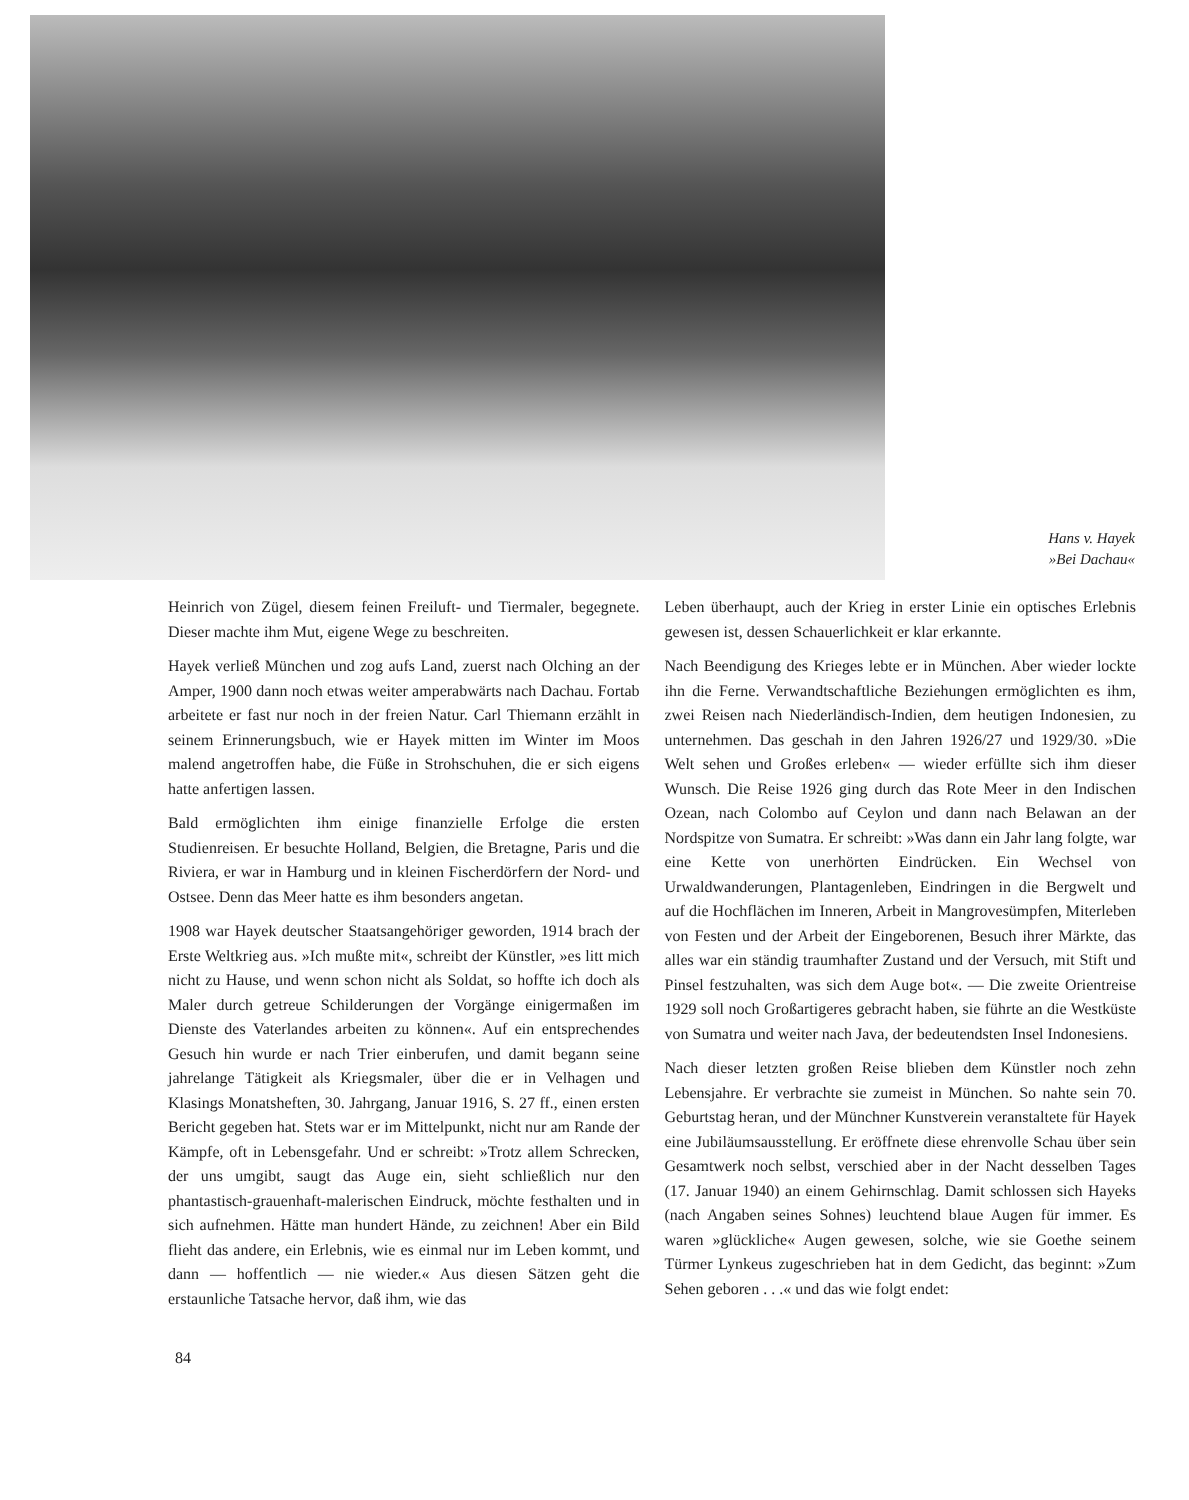Hans v. Hayek
»Bei Dachau«
Heinrich von Zügel, diesem feinen Freiluft- und Tiermaler, begegnete. Dieser machte ihm Mut, eigene Wege zu beschreiten.
Hayek verließ München und zog aufs Land, zuerst nach Olching an der Amper, 1900 dann noch etwas weiter amperabwärts nach Dachau. Fortab arbeitete er fast nur noch in der freien Natur. Carl Thiemann erzählt in seinem Erinnerungsbuch, wie er Hayek mitten im Winter im Moos malend angetroffen habe, die Füße in Strohschuhen, die er sich eigens hatte anfertigen lassen.
Bald ermöglichten ihm einige finanzielle Erfolge die ersten Studienreisen. Er besuchte Holland, Belgien, die Bretagne, Paris und die Riviera, er war in Hamburg und in kleinen Fischerdörfern der Nord- und Ostsee. Denn das Meer hatte es ihm besonders angetan.
1908 war Hayek deutscher Staatsangehöriger geworden, 1914 brach der Erste Weltkrieg aus. »Ich mußte mit«, schreibt der Künstler, »es litt mich nicht zu Hause, und wenn schon nicht als Soldat, so hoffte ich doch als Maler durch getreue Schilderungen der Vorgänge einigermaßen im Dienste des Vaterlandes arbeiten zu können«. Auf ein entsprechendes Gesuch hin wurde er nach Trier einberufen, und damit begann seine jahrelange Tätigkeit als Kriegsmaler, über die er in Velhagen und Klasings Monatsheften, 30. Jahrgang, Januar 1916, S. 27 ff., einen ersten Bericht gegeben hat. Stets war er im Mittelpunkt, nicht nur am Rande der Kämpfe, oft in Lebensgefahr. Und er schreibt: »Trotz allem Schrecken, der uns umgibt, saugt das Auge ein, sieht schließlich nur den phantastisch-grauenhaft-malerischen Eindruck, möchte festhalten und in sich aufnehmen. Hätte man hundert Hände, zu zeichnen! Aber ein Bild flieht das andere, ein Erlebnis, wie es einmal nur im Leben kommt, und dann — hoffentlich — nie wieder.« Aus diesen Sätzen geht die erstaunliche Tatsache hervor, daß ihm, wie das
Leben überhaupt, auch der Krieg in erster Linie ein optisches Erlebnis gewesen ist, dessen Schauerlichkeit er klar erkannte.
Nach Beendigung des Krieges lebte er in München. Aber wieder lockte ihn die Ferne. Verwandtschaftliche Beziehungen ermöglichten es ihm, zwei Reisen nach Niederländisch-Indien, dem heutigen Indonesien, zu unternehmen. Das geschah in den Jahren 1926/27 und 1929/30. »Die Welt sehen und Großes erleben« — wieder erfüllte sich ihm dieser Wunsch. Die Reise 1926 ging durch das Rote Meer in den Indischen Ozean, nach Colombo auf Ceylon und dann nach Belawan an der Nordspitze von Sumatra. Er schreibt: »Was dann ein Jahr lang folgte, war eine Kette von unerhörten Eindrücken. Ein Wechsel von Urwaldwanderungen, Plantagenleben, Eindringen in die Bergwelt und auf die Hochflächen im Inneren, Arbeit in Mangrovesümpfen, Miterleben von Festen und der Arbeit der Eingeborenen, Besuch ihrer Märkte, das alles war ein ständig traumhafter Zustand und der Versuch, mit Stift und Pinsel festzuhalten, was sich dem Auge bot«. — Die zweite Orientreise 1929 soll noch Großartigeres gebracht haben, sie führte an die Westküste von Sumatra und weiter nach Java, der bedeutendsten Insel Indonesiens.
Nach dieser letzten großen Reise blieben dem Künstler noch zehn Lebensjahre. Er verbrachte sie zumeist in München. So nahte sein 70. Geburtstag heran, und der Münchner Kunstverein veranstaltete für Hayek eine Jubiläumsausstellung. Er eröffnete diese ehrenvolle Schau über sein Gesamtwerk noch selbst, verschied aber in der Nacht desselben Tages (17. Januar 1940) an einem Gehirnschlag. Damit schlossen sich Hayeks (nach Angaben seines Sohnes) leuchtend blaue Augen für immer. Es waren »glückliche« Augen gewesen, solche, wie sie Goethe seinem Türmer Lynkeus zugeschrieben hat in dem Gedicht, das beginnt: »Zum Sehen geboren . . .« und das wie folgt endet:
84